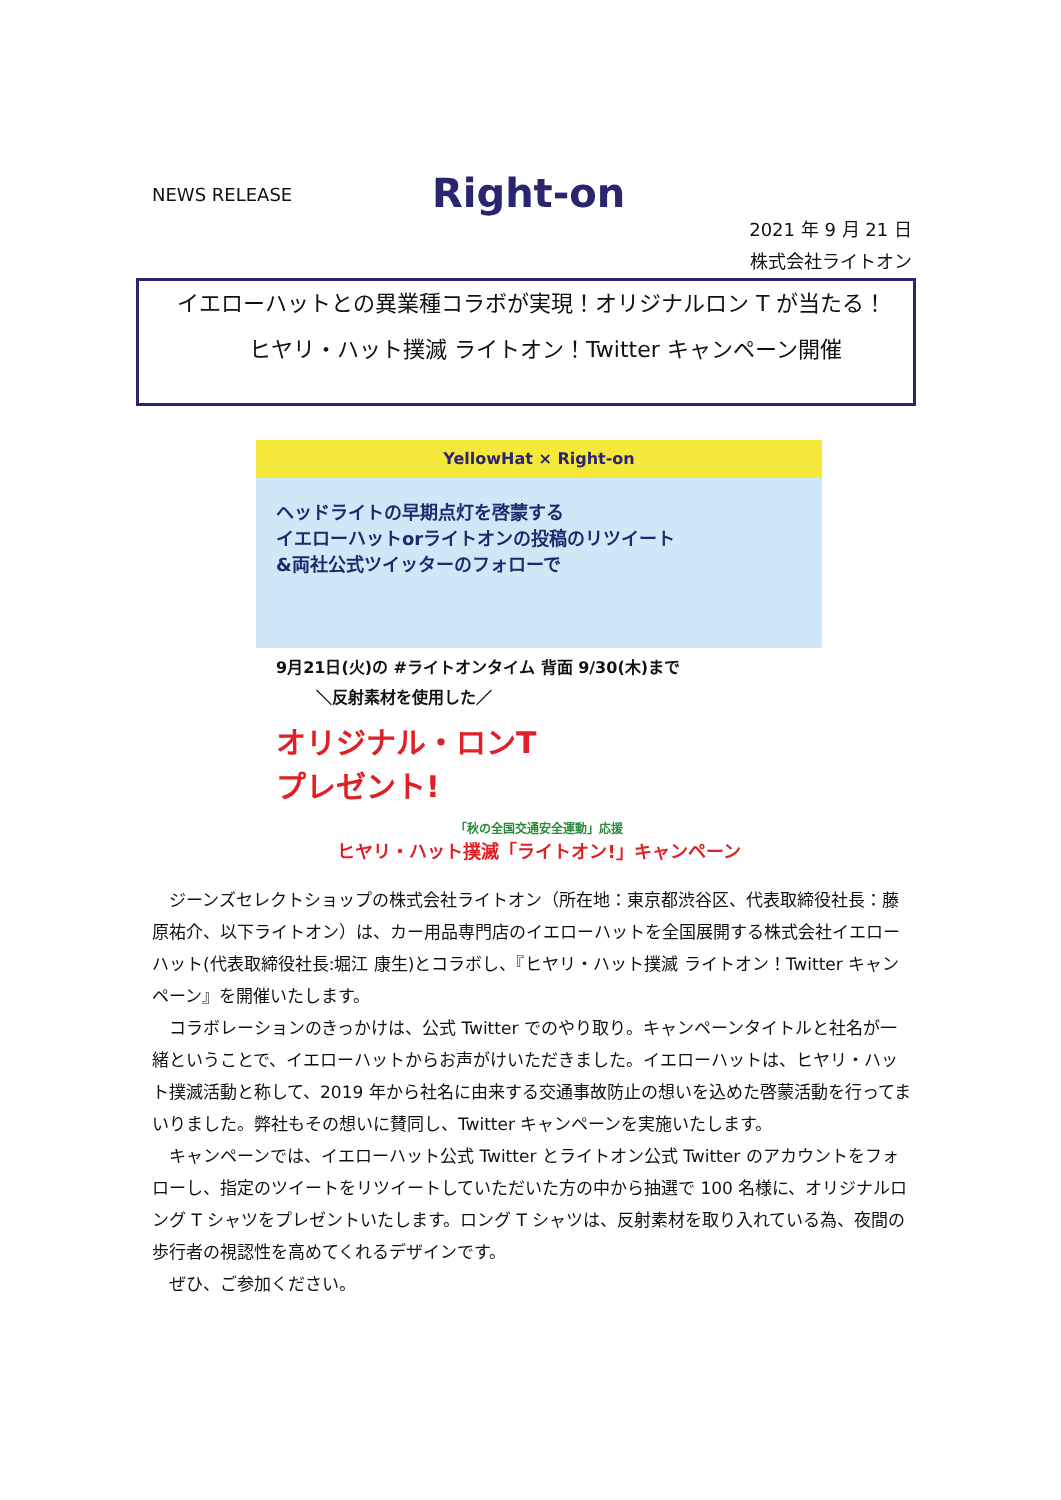NEWS RELEASE Right-on
2021 年 9 月 21 日
株式会社ライトオン
イエローハットとの異業種コラボが実現！オリジナルロン T が当たる！
ヒヤリ・ハット撲滅 ライトオン！Twitter キャンペーン開催
YellowHat × Right-on
ヘッドライトの早期点灯を啓蒙する
イエローハットorライトオンの投稿のリツイート
&両社公式ツイッターのフォローで
9月21日(火)の #ライトオンタイム 背面 9/30(木)まで
＼反射素材を使用した／
オリジナル・ロンT
プレゼント!
「秋の全国交通安全運動」応援
ヒヤリ・ハット撲滅「ライトオン!」キャンペーン
　ジーンズセレクトショップの株式会社ライトオン（所在地：東京都渋谷区、代表取締役社長：藤原祐介、以下ライトオン）は、カー用品専門店のイエローハットを全国展開する株式会社イエローハット(代表取締役社長:堀江 康生)とコラボし、『ヒヤリ・ハット撲滅 ライトオン！Twitter キャンペーン』を開催いたします。
　コラボレーションのきっかけは、公式 Twitter でのやり取り。キャンペーンタイトルと社名が一緒ということで、イエローハットからお声がけいただきました。イエローハットは、ヒヤリ・ハット撲滅活動と称して、2019 年から社名に由来する交通事故防止の想いを込めた啓蒙活動を行ってまいりました。弊社もその想いに賛同し、Twitter キャンペーンを実施いたします。
　キャンペーンでは、イエローハット公式 Twitter とライトオン公式 Twitter のアカウントをフォローし、指定のツイートをリツイートしていただいた方の中から抽選で 100 名様に、オリジナルロング T シャツをプレゼントいたします。ロング T シャツは、反射素材を取り入れている為、夜間の歩行者の視認性を高めてくれるデザインです。
　ぜひ、ご参加ください。